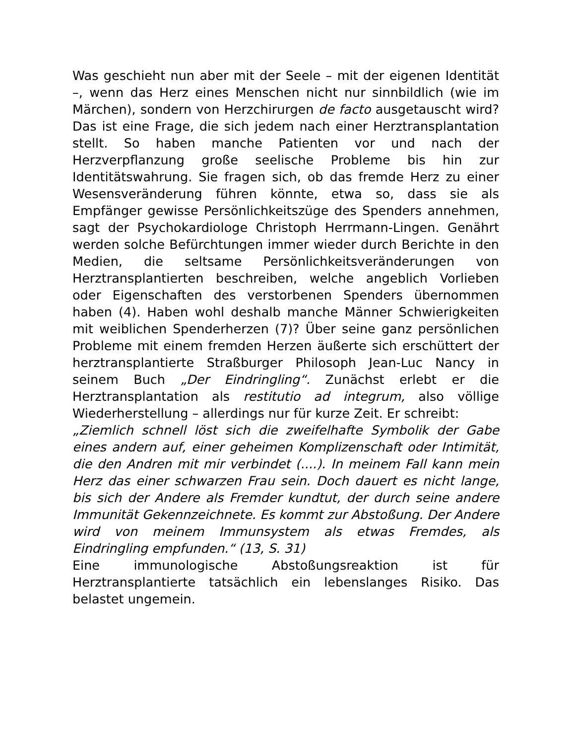Was geschieht nun aber mit der Seele – mit der eigenen Identität –, wenn das Herz eines Menschen nicht nur sinnbildlich (wie im Märchen), sondern von Herzchirurgen de facto ausgetauscht wird? Das ist eine Frage, die sich jedem nach einer Herztransplantation stellt. So haben manche Patienten vor und nach der Herzverpflanzung große seelische Probleme bis hin zur Identitätswahrung. Sie fragen sich, ob das fremde Herz zu einer Wesensveränderung führen könnte, etwa so, dass sie als Empfänger gewisse Persönlichkeitszüge des Spenders annehmen, sagt der Psychokardiologe Christoph Herrmann-Lingen. Genährt werden solche Befürchtungen immer wieder durch Berichte in den Medien, die seltsame Persönlichkeitsveränderungen von Herztransplantierten beschreiben, welche angeblich Vorlieben oder Eigenschaften des verstorbenen Spenders übernommen haben (4). Haben wohl deshalb manche Männer Schwierigkeiten mit weiblichen Spenderherzen (7)? Über seine ganz persönlichen Probleme mit einem fremden Herzen äußerte sich erschüttert der herztransplantierte Straßburger Philosoph Jean-Luc Nancy in seinem Buch „Der Eindringling“. Zunächst erlebt er die Herztransplantation als restitutio ad integrum, also völlige Wiederherstellung – allerdings nur für kurze Zeit. Er schreibt:
„Ziemlich schnell löst sich die zweifelhafte Symbolik der Gabe eines andern auf, einer geheimen Komplizenschaft oder Intimität, die den Andren mit mir verbindet (....). In meinem Fall kann mein Herz das einer schwarzen Frau sein. Doch dauert es nicht lange, bis sich der Andere als Fremder kundtut, der durch seine andere Immunität Gekennzeichnete. Es kommt zur Abstoßung. Der Andere wird von meinem Immunsystem als etwas Fremdes, als Eindringling empfunden.“ (13, S. 31)
Eine immunologische Abstoßungsreaktion ist für Herztransplantierte tatsächlich ein lebenslanges Risiko. Das belastet ungemein.